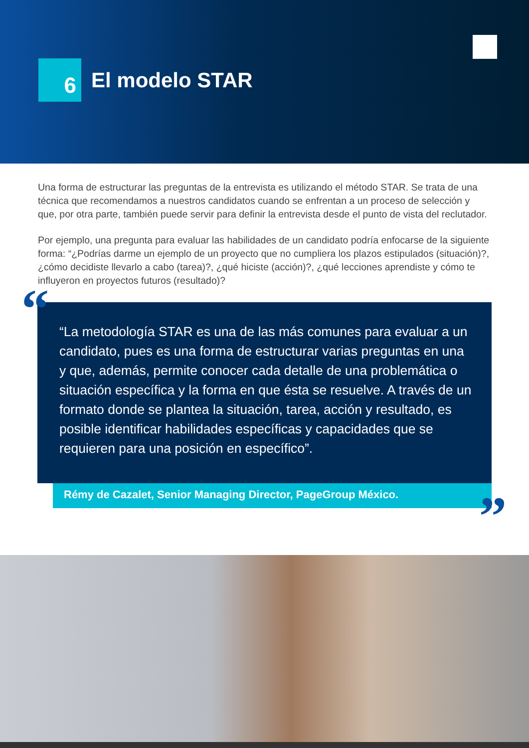6
El modelo STAR
Una forma de estructurar las preguntas de la entrevista es utilizando el método STAR. Se trata de una técnica que recomendamos a nuestros candidatos cuando se enfrentan a un proceso de selección y que, por otra parte, también puede servir para definir la entrevista desde el punto de vista del reclutador.
Por ejemplo, una pregunta para evaluar las habilidades de un candidato podría enfocarse de la siguiente forma: “¿Podrías darme un ejemplo de un proyecto que no cumpliera los plazos estipulados (situación)?, ¿cómo decidiste llevarlo a cabo (tarea)?, ¿qué hiciste (acción)?, ¿qué lecciones aprendiste y cómo te influyeron en proyectos futuros (resultado)?
“
“La metodología STAR es una de las más comunes para evaluar a un candidato, pues es una forma de estructurar varias preguntas en una y que, además, permite conocer cada detalle de una problemática o situación específica y la forma en que ésta se resuelve. A través de un formato donde se plantea la situación, tarea, acción y resultado, es posible identificar habilidades específicas y capacidades que se requieren para una posición en específico”.
Rémy de Cazalet, Senior Managing Director, PageGroup México.
”